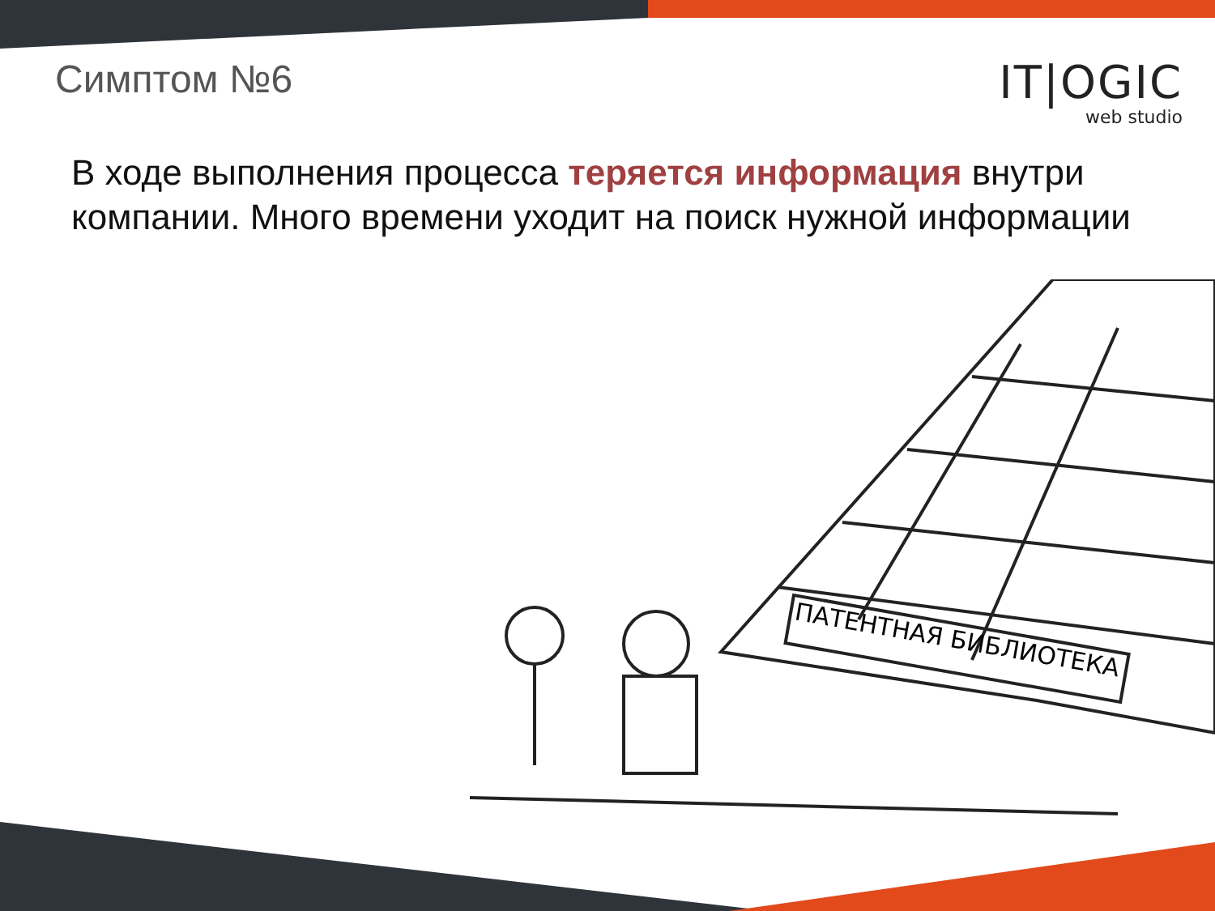Симптом №6
IT|OGIC
web studio
В ходе выполнения процесса теряется информация внутри компании. Много времени уходит на поиск нужной информации
ПАТЕНТНАЯ БИБЛИОТЕКА